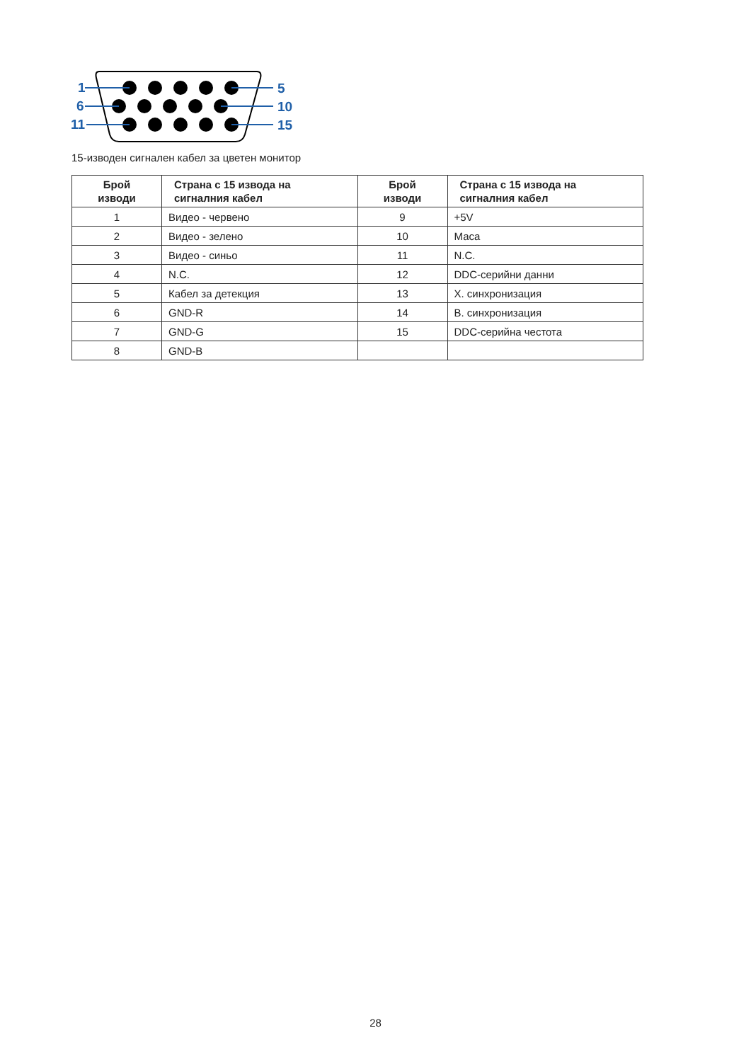1
6
11
5
10
15
15-изводен сигнален кабел за цветен монитор
| Брой изводи | Страна с 15 извода на сигналния кабел | Брой изводи | Страна с 15 извода на сигналния кабел |
| --- | --- | --- | --- |
| 1 | Видео - червено | 9 | +5V |
| 2 | Видео - зелено | 10 | Маса |
| 3 | Видео - синьо | 11 | N.C. |
| 4 | N.C. | 12 | DDC-серийни данни |
| 5 | Кабел за детекция | 13 | Х. синхронизация |
| 6 | GND-R | 14 | В. синхронизация |
| 7 | GND-G | 15 | DDC-серийна честота |
| 8 | GND-B | | |
28